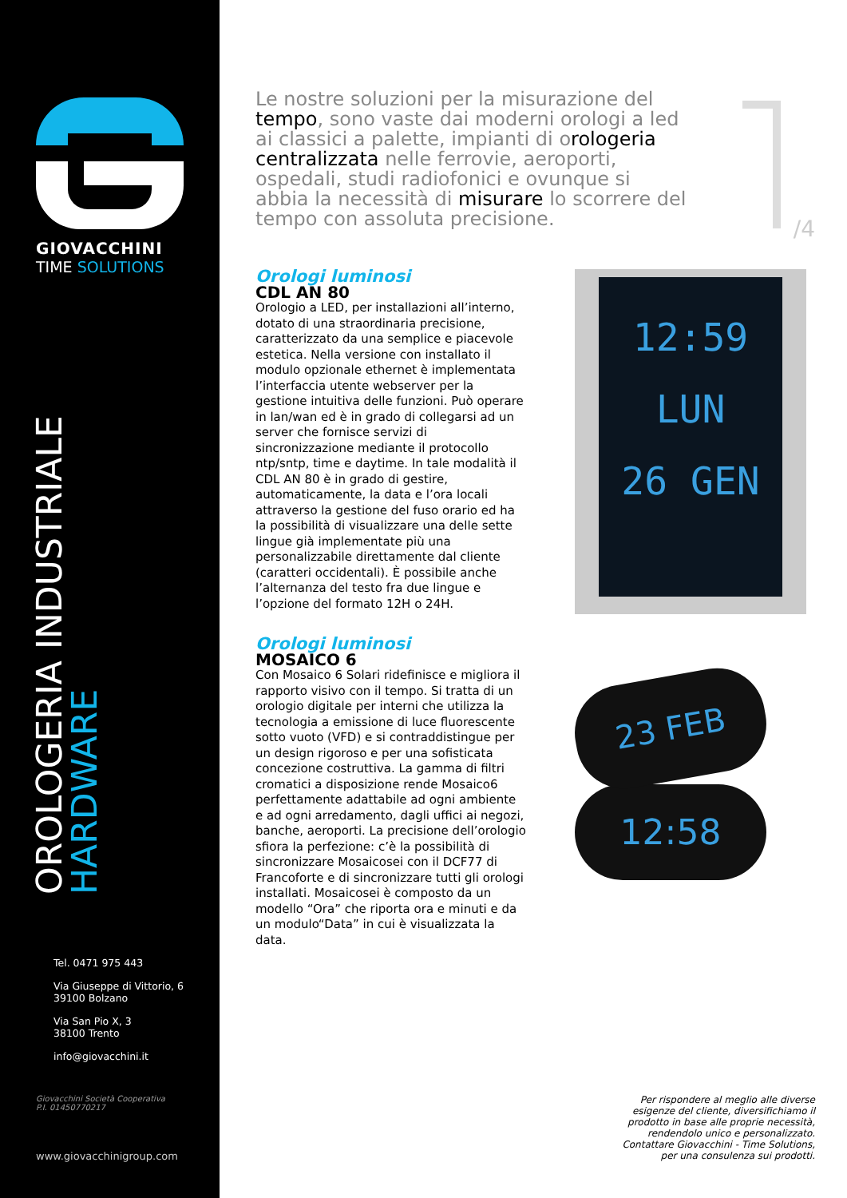GIOVACCHINI
TIME SOLUTIONS
OROLOGERIA INDUSTRIALE
HARDWARE
Tel. 0471 975 443
Via Giuseppe di Vittorio, 6
39100 Bolzano
Via San Pio X, 3
38100 Trento
info@giovacchini.it
Giovacchini Società Cooperativa
P.I. 01450770217
www.giovacchinigroup.com
/4
Le nostre soluzioni per la misurazione del tempo, sono vaste dai moderni orologi a led ai classici a palette, impianti di orologeria centralizzata nelle ferrovie, aeroporti, ospedali, studi radiofonici e ovunque si abbia la necessità di misurare lo scorrere del tempo con assoluta precisione.
Orologi luminosi
CDL AN 80
Orologio a LED, per installazioni all’interno, dotato di una straordinaria precisione, caratterizzato da una semplice e piacevole estetica. Nella versione con installato il modulo opzionale ethernet è implementata l’interfaccia utente webserver per la gestione intuitiva delle funzioni. Può operare in lan/wan ed è in grado di collegarsi ad un server che fornisce servizi di sincronizzazione mediante il protocollo ntp/sntp, time e daytime. In tale modalità il CDL AN 80 è in grado di gestire, automaticamente, la data e l’ora locali attraverso la gestione del fuso orario ed ha la possibilità di visualizzare una delle sette lingue già implementate più una personalizzabile direttamente dal cliente (caratteri occidentali). È possibile anche l’alternanza del testo fra due lingue e l’opzione del formato 12H o 24H.
12:59
LUN
26 GEN
Orologi luminosi
MOSAICO 6
Con Mosaico 6 Solari ridefinisce e migliora il rapporto visivo con il tempo. Si tratta di un orologio digitale per interni che utilizza la tecnologia a emissione di luce fluorescente sotto vuoto (VFD) e si contraddistingue per un design rigoroso e per una sofisticata concezione costruttiva. La gamma di filtri cromatici a disposizione rende Mosaico6 perfettamente adattabile ad ogni ambiente e ad ogni arredamento, dagli uffici ai negozi, banche, aeroporti. La precisione dell’orologio sfiora la perfezione: c’è la possibilità di sincronizzare Mosaicosei con il DCF77 di Francoforte e di sincronizzare tutti gli orologi installati. Mosaicosei è composto da un modello “Ora” che riporta ora e minuti e da un modulo“Data” in cui è visualizzata la data.
23 FEB
12:58
Per rispondere al meglio alle diverse esigenze del cliente, diversifichiamo il prodotto in base alle proprie necessità, rendendolo unico e personalizzato. Contattare Giovacchini - Time Solutions, per una consulenza sui prodotti.